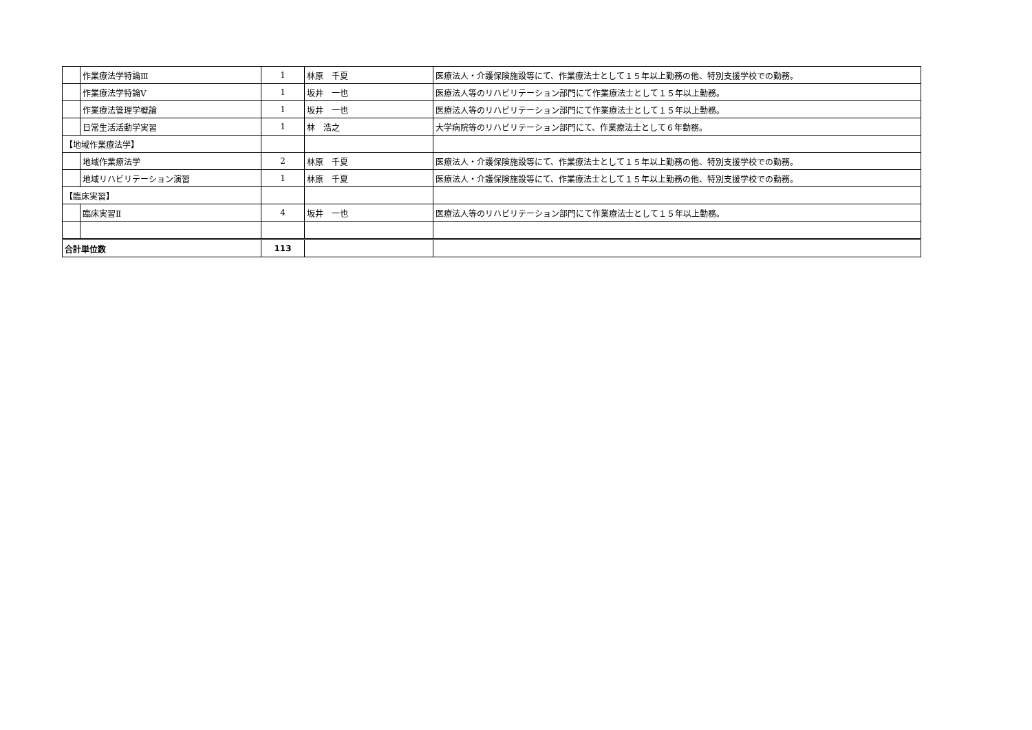| | 作業療法学特論Ⅲ | 1 | 林原 千夏 | 医療法人・介護保険施設等にて、作業療法士として１５年以上勤務の他、特別支援学校での勤務。 |
| | 作業療法学特論Ⅴ | 1 | 坂井 一也 | 医療法人等のリハビリテーション部門にて作業療法士として１５年以上勤務。 |
| | 作業療法管理学概論 | 1 | 坂井 一也 | 医療法人等のリハビリテーション部門にて作業療法士として１５年以上勤務。 |
| | 日常生活活動学実習 | 1 | 林 浩之 | 大学病院等のリハビリテーション部門にて、作業療法士として６年勤務。 |
| 【地域作業療法学】 | | | | |
| | 地域作業療法学 | 2 | 林原 千夏 | 医療法人・介護保険施設等にて、作業療法士として１５年以上勤務の他、特別支援学校での勤務。 |
| | 地域リハビリテーション演習 | 1 | 林原 千夏 | 医療法人・介護保険施設等にて、作業療法士として１５年以上勤務の他、特別支援学校での勤務。 |
| 【臨床実習】 | | | | |
| | 臨床実習Ⅱ | 4 | 坂井 一也 | 医療法人等のリハビリテーション部門にて作業療法士として１５年以上勤務。 |
| 合計単位数 | | 113 | | |